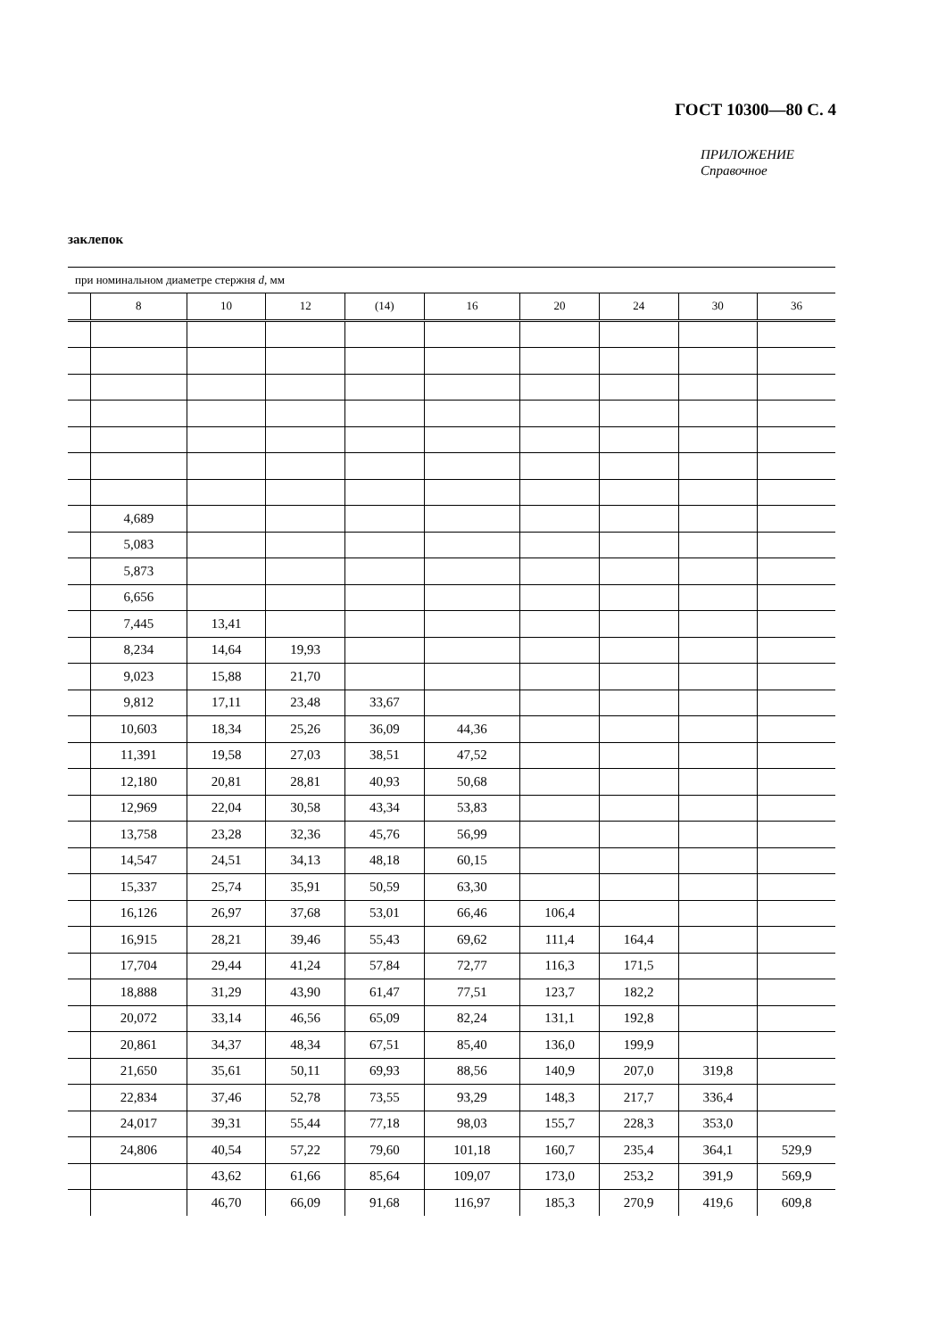ГОСТ 10300—80 С. 4
ПРИЛОЖЕНИЕ
Справочное
заклепок
| при номинальном диаметре стержня d , мм | | | | | | | | | |
| | 8 | 10 | 12 | (14) | 16 | 20 | 24 | 30 | 36 |
| | 4,689 | | | | | | | | |
| | 5,083 | | | | | | | | |
| | 5,873 | | | | | | | | |
| | 6,656 | | | | | | | | |
| | 7,445 | 13,41 | | | | | | | |
| | 8,234 | 14,64 | 19,93 | | | | | | |
| | 9,023 | 15,88 | 21,70 | | | | | | |
| | 9,812 | 17,11 | 23,48 | 33,67 | | | | | |
| | 10,603 | 18,34 | 25,26 | 36,09 | 44,36 | | | | |
| | 11,391 | 19,58 | 27,03 | 38,51 | 47,52 | | | | |
| | 12,180 | 20,81 | 28,81 | 40,93 | 50,68 | | | | |
| | 12,969 | 22,04 | 30,58 | 43,34 | 53,83 | | | | |
| | 13,758 | 23,28 | 32,36 | 45,76 | 56,99 | | | | |
| | 14,547 | 24,51 | 34,13 | 48,18 | 60,15 | | | | |
| | 15,337 | 25,74 | 35,91 | 50,59 | 63,30 | | | | |
| | 16,126 | 26,97 | 37,68 | 53,01 | 66,46 | 106,4 | | | |
| | 16,915 | 28,21 | 39,46 | 55,43 | 69,62 | 111,4 | 164,4 | | |
| | 17,704 | 29,44 | 41,24 | 57,84 | 72,77 | 116,3 | 171,5 | | |
| | 18,888 | 31,29 | 43,90 | 61,47 | 77,51 | 123,7 | 182,2 | | |
| | 20,072 | 33,14 | 46,56 | 65,09 | 82,24 | 131,1 | 192,8 | | |
| | 20,861 | 34,37 | 48,34 | 67,51 | 85,40 | 136,0 | 199,9 | | |
| | 21,650 | 35,61 | 50,11 | 69,93 | 88,56 | 140,9 | 207,0 | 319,8 | |
| | 22,834 | 37,46 | 52,78 | 73,55 | 93,29 | 148,3 | 217,7 | 336,4 | |
| | 24,017 | 39,31 | 55,44 | 77,18 | 98,03 | 155,7 | 228,3 | 353,0 | |
| | 24,806 | 40,54 | 57,22 | 79,60 | 101,18 | 160,7 | 235,4 | 364,1 | 529,9 |
| | | 43,62 | 61,66 | 85,64 | 109,07 | 173,0 | 253,2 | 391,9 | 569,9 |
| | | 46,70 | 66,09 | 91,68 | 116,97 | 185,3 | 270,9 | 419,6 | 609,8 |